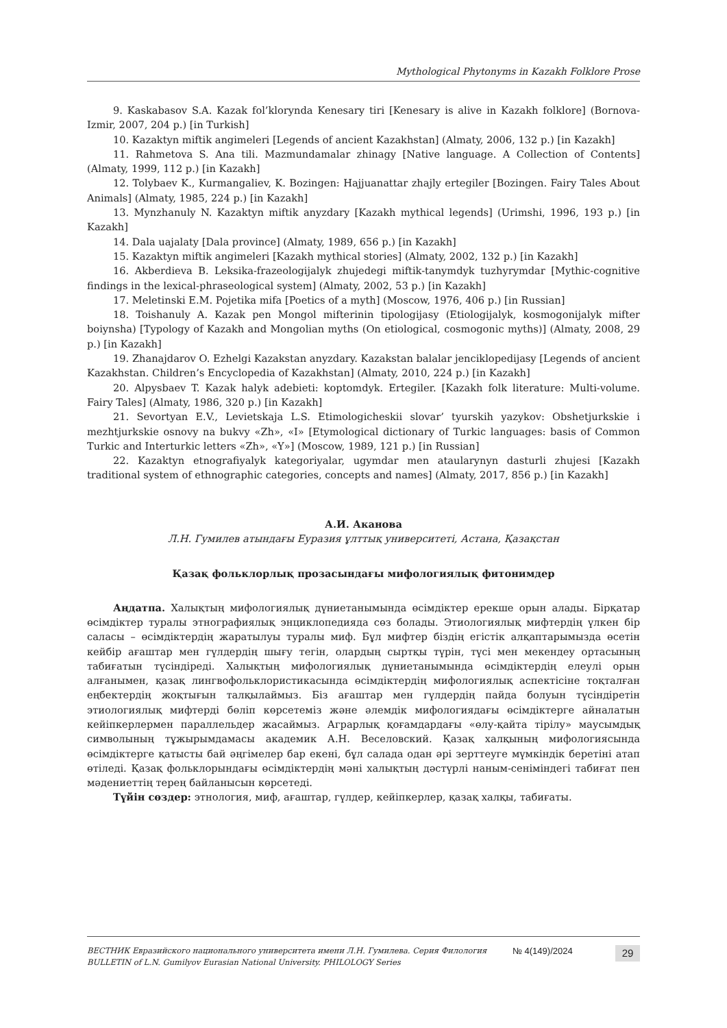Mythological Phytonyms in Kazakh Folklore Prose
9. Kaskabasov S.A. Kazak fol’klorynda Kenesary tiri [Kenesary is alive in Kazakh folklore] (Bornova-Izmir, 2007, 204 p.) [in Turkish]
10. Kazaktyn miftik angimeleri [Legends of ancient Kazakhstan] (Almaty, 2006, 132 p.) [in Kazakh]
11. Rahmetova S. Ana tili. Mazmundamalar zhinagy [Native language. A Collection of Contents] (Almaty, 1999, 112 p.) [in Kazakh]
12. Tolybaev K., Kurmangaliev, K. Bozingen: Hajjuanattar zhajly ertegiler [Bozingen. Fairy Tales About Animals] (Almaty, 1985, 224 p.) [in Kazakh]
13. Mynzhanuly N. Kazaktyn miftik anyzdary [Kazakh mythical legends] (Urimshi, 1996, 193 p.) [in Kazakh]
14. Dala uajalaty [Dala province] (Almaty, 1989, 656 p.) [in Kazakh]
15. Kazaktyn miftik angimeleri [Kazakh mythical stories] (Almaty, 2002, 132 p.) [in Kazakh]
16. Akberdieva B. Leksika-frazeologijalyk zhujedegi miftik-tanymdyk tuzhyrymdar [Mythic-cognitive findings in the lexical-phraseological system] (Almaty, 2002, 53 p.) [in Kazakh]
17. Meletinski E.M. Pojetika mifa [Poetics of a myth] (Moscow, 1976, 406 p.) [in Russian]
18. Toishanuly A. Kazak pen Mongol mifterinin tipologijasy (Etiologijalyk, kosmogonijalyk mifter boiynsha) [Typology of Kazakh and Mongolian myths (On etiological, cosmogonic myths)] (Almaty, 2008, 29 p.) [in Kazakh]
19. Zhanajdarov O. Ezhelgi Kazakstan anyzdary. Kazakstan balalar jenciklopedijasy [Legends of ancient Kazakhstan. Children’s Encyclopedia of Kazakhstan] (Almaty, 2010, 224 p.) [in Kazakh]
20. Alpysbaev T. Kazak halyk adebieti: koptomdyk. Ertegiler. [Kazakh folk literature: Multi-volume. Fairy Tales] (Almaty, 1986, 320 p.) [in Kazakh]
21. Sevortyan E.V., Levietskaja L.S. Etimologicheskii slovar’ tyurskih yazykov: Obshetjurkskie i mezhtjurkskie osnovy na bukvy «Zh», «I» [Etymological dictionary of Turkic languages: basis of Common Turkic and Interturkic letters «Zh», «Y»] (Moscow, 1989, 121 p.) [in Russian]
22. Kazaktyn etnografiyalyk kategoriyalar, ugymdar men ataularynyn dasturli zhujesi [Kazakh traditional system of ethnographic categories, concepts and names] (Almaty, 2017, 856 p.) [in Kazakh]
А.И. Аканова
Л.Н. Гумилев атындағы Еуразия ұлттық университеті, Астана, Қазақстан
Қазақ фольклорлық прозасындағы мифологиялық фитонимдер
Аңдатпа. Халықтың мифологиялық дүниетанымында өсімдіктер ерекше орын алады. Бірқатар өсімдіктер туралы этнографиялық энциклопедияда сөз болады. Этиологиялық мифтердің үлкен бір саласы – өсімдіктердің жаратылуы туралы миф. Бұл мифтер біздің егістік алқаптарымызда өсетін кейбір ағаштар мен гүлдердің шығу тегін, олардың сыртқы түрін, түсі мен мекендеу ортасының табиғатын түсіндіреді. Халықтың мифологиялық дүниетанымында өсімдіктердің елеулі орын алғанымен, қазақ лингвофольклористикасында өсімдіктердің мифологиялық аспектісіне тоқталған еңбектердің жоқтығын талқылаймыз. Біз ағаштар мен гүлдердің пайда болуын түсіндіретін этиологиялық мифтерді бөліп көрсетеміз және әлемдік мифологиядағы өсімдіктерге айналатын кейіпкерлермен параллельдер жасаймыз. Аграрлық қоғамдардағы «өлу-қайта тірілу» маусымдық символының тұжырымдамасы академик А.Н. Веселовский. Қазақ халқының мифологиясында өсімдіктерге қатысты бай әңгімелер бар екені, бұл салада одан әрі зерттеуге мүмкіндік беретіні атап өтіледі. Қазақ фольклорындағы өсімдіктердің мәні халықтың дәстүрлі наным-сеніміндегі табиғат пен мәдениеттің терең байланысын көрсетеді.
Түйін сөздер: этнология, миф, ағаштар, гүлдер, кейіпкерлер, қазақ халқы, табиғаты.
ВЕСТНИК Евразийского национального университета имени Л.Н. Гумилева. Серия Филология
BULLETIN of L.N. Gumilyov Eurasian National University. PHILOLOGY Series
№ 4(149)/2024
29